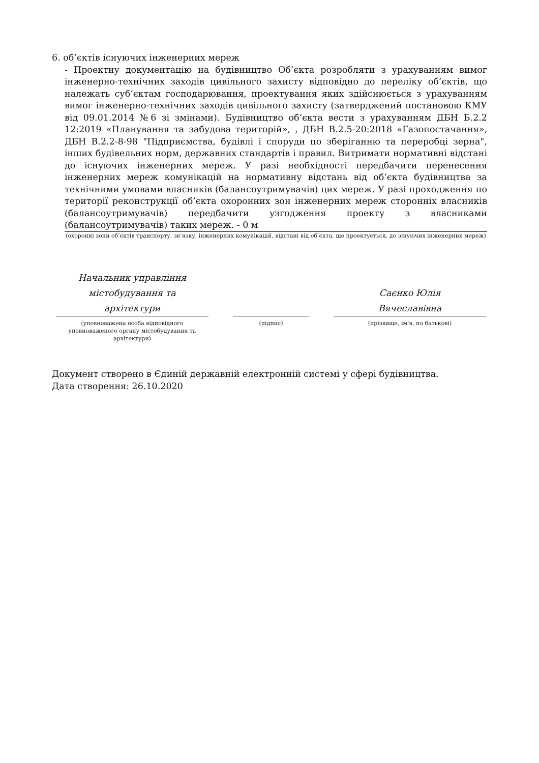6. об’єктів існуючих інженерних мереж
- Проектну документацію на будівництво Об’єкта розробляти з урахуванням вимог інженерно-технічних заходів цивільного захисту відповідно до переліку об’єктів, що належать суб’єктам господарювання, проектування яких здійснюється з урахуванням вимог інженерно-технічних заходів цивільного захисту (затверджений постановою КМУ від 09.01.2014 №6 зі змінами). Будівництво об’єкта вести з урахуванням ДБН Б.2.2 12:2019 «Планування та забудова територій», , ДБН В.2.5-20:2018 «Газопостачання», ДБН В.2.2-8-98 "Підприємства, будівлі і споруди по зберіганню та переробці зерна", інших будівельних норм, державних стандартів і правил. Витримати нормативні відстані до існуючих інженерних мереж. У разі необхідності передбачити перенесення інженерних мереж комунікацій на нормативну відстань від об’єкта будівництва за технічними умовами власників (балансоутримувачів) цих мереж. У разі проходження по території реконструкції об’єкта охоронних зон інженерних мереж сторонніх власників (балансоутримувачів) передбачити узгодження проекту з власниками (балансоутримувачів) таких мереж. - 0 м
(охоронні зони об’єктів транспорту, зв’язку, інженерних комунікацій, відстані від об’єкта, що проектується, до існуючих інженерних мереж)
Начальник управління
містобудування та
архітектури
(уповноважена особа відповідного уповноваженого органу містобудування та архітектури)
(підпис)
Саєнко Юлія
Вячеславівна
(прізвище, ім'я, по батькові)
Документ створено в Єдиній державній електронній системі у сфері будівництва.
Дата створення: 26.10.2020